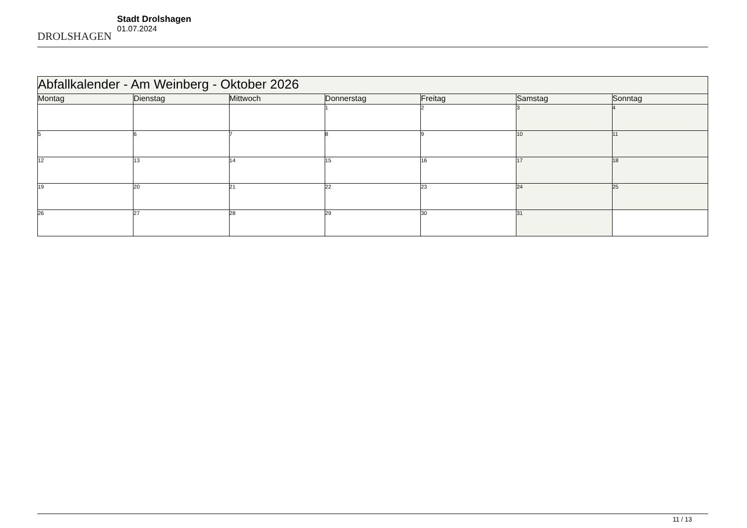DROLSHAGEN
Stadt Drolshagen
01.07.2024
| Abfallkalender - Am Weinberg - Oktober 2026 | | | | | | |
| --- | --- | --- | --- | --- | --- | --- |
| Montag | Dienstag | Mittwoch | Donnerstag | Freitag | Samstag | Sonntag |
| | | | 1 | 2 | 3 | 4 |
| 5 | 6 | 7 | 8 | 9 | 10 | 11 |
| 12 | 13 | 14 | 15 | 16 | 17 | 18 |
| 19 | 20 | 21 | 22 | 23 | 24 | 25 |
| 26 | 27 | 28 | 29 | 30 | 31 | |
11 / 13